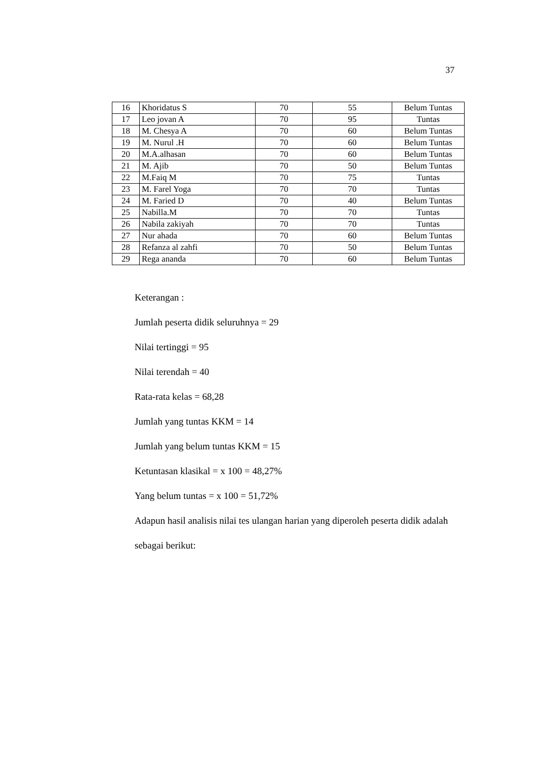37
| 16 | Khoridatus S | 70 | 55 | Belum Tuntas |
| 17 | Leo jovan A | 70 | 95 | Tuntas |
| 18 | M. Chesya A | 70 | 60 | Belum Tuntas |
| 19 | M. Nurul .H | 70 | 60 | Belum Tuntas |
| 20 | M.A.alhasan | 70 | 60 | Belum Tuntas |
| 21 | M. Ajib | 70 | 50 | Belum Tuntas |
| 22 | M.Faiq M | 70 | 75 | Tuntas |
| 23 | M. Farel Yoga | 70 | 70 | Tuntas |
| 24 | M. Faried D | 70 | 40 | Belum Tuntas |
| 25 | Nabilla.M | 70 | 70 | Tuntas |
| 26 | Nabila zakiyah | 70 | 70 | Tuntas |
| 27 | Nur ahada | 70 | 60 | Belum Tuntas |
| 28 | Refanza al zahfi | 70 | 50 | Belum Tuntas |
| 29 | Rega ananda | 70 | 60 | Belum Tuntas |
Keterangan :
Jumlah peserta didik seluruhnya = 29
Nilai tertinggi = 95
Nilai terendah = 40
Rata-rata kelas = 68,28
Jumlah yang tuntas KKM = 14
Jumlah yang belum tuntas KKM = 15
Ketuntasan klasikal = x 100 = 48,27%
Yang belum tuntas = x 100 = 51,72%
Adapun hasil analisis nilai tes ulangan harian yang diperoleh peserta didik adalah sebagai berikut: